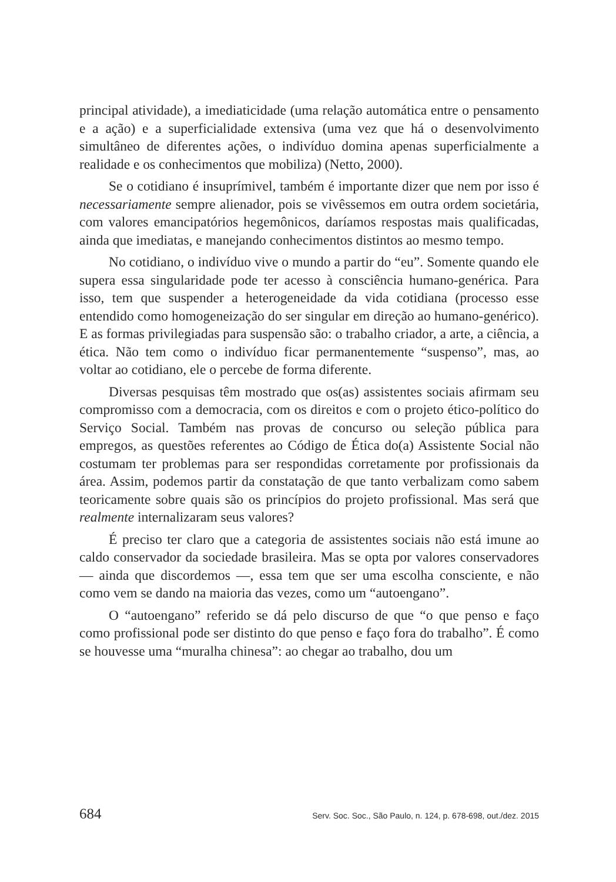principal atividade), a imediaticidade (uma relação automática entre o pensamento e a ação) e a superficialidade extensiva (uma vez que há o desenvolvimento simultâneo de diferentes ações, o indivíduo domina apenas superficialmente a realidade e os conhecimentos que mobiliza) (Netto, 2000).
Se o cotidiano é insuprímivel, também é importante dizer que nem por isso é necessariamente sempre alienador, pois se vivêssemos em outra ordem societária, com valores emancipatórios hegemônicos, daríamos respostas mais qualificadas, ainda que imediatas, e manejando conhecimentos distintos ao mesmo tempo.
No cotidiano, o indivíduo vive o mundo a partir do “eu”. Somente quando ele supera essa singularidade pode ter acesso à consciência humano-genérica. Para isso, tem que suspender a heterogeneidade da vida cotidiana (processo esse entendido como homogeneização do ser singular em direção ao humano-genérico). E as formas privilegiadas para suspensão são: o trabalho criador, a arte, a ciência, a ética. Não tem como o indivíduo ficar permanentemente “suspenso”, mas, ao voltar ao cotidiano, ele o percebe de forma diferente.
Diversas pesquisas têm mostrado que os(as) assistentes sociais afirmam seu compromisso com a democracia, com os direitos e com o projeto ético-político do Serviço Social. Também nas provas de concurso ou seleção pública para empregos, as questões referentes ao Código de Ética do(a) Assistente Social não costumam ter problemas para ser respondidas corretamente por profissionais da área. Assim, podemos partir da constatação de que tanto verbalizam como sabem teoricamente sobre quais são os princípios do projeto profissional. Mas será que realmente internalizaram seus valores?
É preciso ter claro que a categoria de assistentes sociais não está imune ao caldo conservador da sociedade brasileira. Mas se opta por valores conservadores — ainda que discordemos —, essa tem que ser uma escolha consciente, e não como vem se dando na maioria das vezes, como um “autoengano”.
O “autoengano” referido se dá pelo discurso de que “o que penso e faço como profissional pode ser distinto do que penso e faço fora do trabalho”. É como se houvesse uma “muralha chinesa”: ao chegar ao trabalho, dou um
684 Serv. Soc. Soc., São Paulo, n. 124, p. 678-698, out./dez. 2015